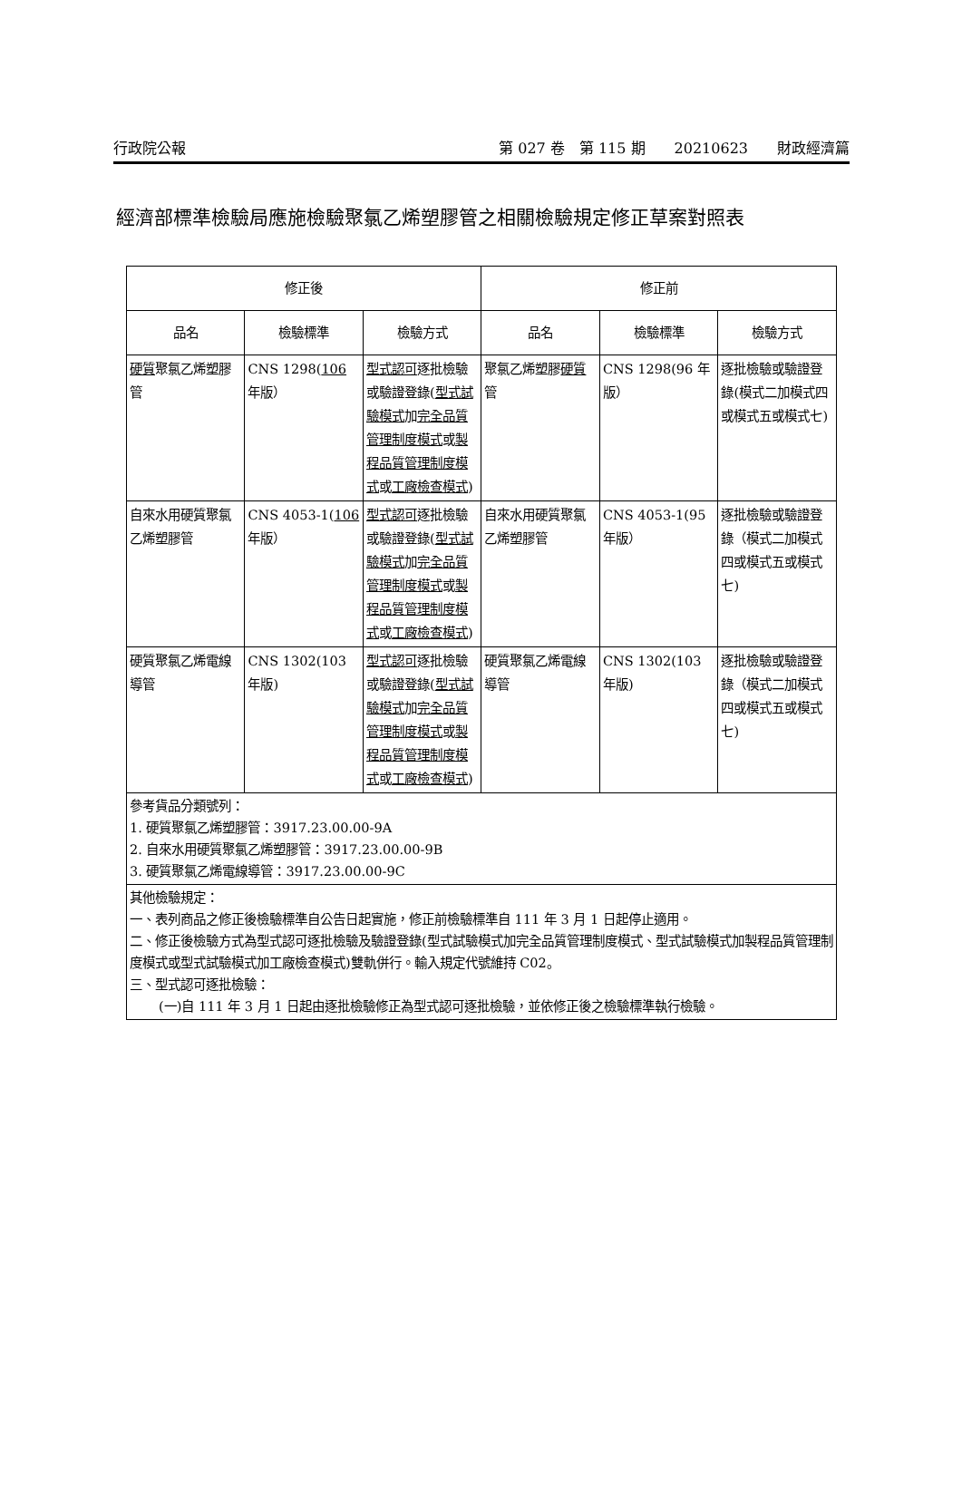行政院公報 第 027 卷　第 115 期　　20210623　　財政經濟篇
經濟部標準檢驗局應施檢驗聚氯乙烯塑膠管之相關檢驗規定修正草案對照表
| 修正後 | | | 修正前 | | |
| --- | --- | --- | --- | --- | --- |
| 品名 | 檢驗標準 | 檢驗方式 | 品名 | 檢驗標準 | 檢驗方式 |
| 硬質 聚氯乙烯塑膠管 | CNS 1298( 106 年版） | 型式認可 逐批檢驗或驗證登錄( 型式試驗模式 加 完全品質管理制度模式 或 製程品質管理制度模式 或 工廠檢查模式 ) | 聚氯乙烯塑膠 硬質 管 | CNS 1298(96 年版） | 逐批檢驗或驗證登錄(模式二加模式四或模式五或模式七) |
| 自來水用硬質聚氯乙烯塑膠管 | CNS 4053-1( 106 年版） | 型式認可 逐批檢驗或驗證登錄( 型式試驗模式 加 完全品質管理制度模式 或 製程品質管理制度模式 或 工廠檢查模式 ) | 自來水用硬質聚氯乙烯塑膠管 | CNS 4053-1(95 年版） | 逐批檢驗或驗證登錄（模式二加模式四或模式五或模式七) |
| 硬質聚氯乙烯電線導管 | CNS 1302(103 年版) | 型式認可 逐批檢驗或驗證登錄( 型式試驗模式 加 完全品質管理制度模式 或 製程品質管理制度模式 或 工廠檢查模式 ) | 硬質聚氯乙烯電線導管 | CNS 1302(103 年版) | 逐批檢驗或驗證登錄（模式二加模式四或模式五或模式七) |
| 參考貨品分類號列： 1. 硬質聚氯乙烯塑膠管：3917.23.00.00-9A 2. 自來水用硬質聚氯乙烯塑膠管：3917.23.00.00-9B 3. 硬質聚氯乙烯電線導管：3917.23.00.00-9C | | | | | |
| 其他檢驗規定： 一、表列商品之修正後檢驗標準自公告日起實施，修正前檢驗標準自 111 年 3 月 1 日起停止適用。 二、修正後檢驗方式為型式認可逐批檢驗及驗證登錄(型式試驗模式加完全品質管理制度模式、型式試驗模式加製程品質管理制度模式或型式試驗模式加工廠檢查模式)雙軌併行。輸入規定代號維持 C02。 三、型式認可逐批檢驗： (一)自 111 年 3 月 1 日起由逐批檢驗修正為型式認可逐批檢驗，並依修正後之檢驗標準執行檢驗。 | | | | | |